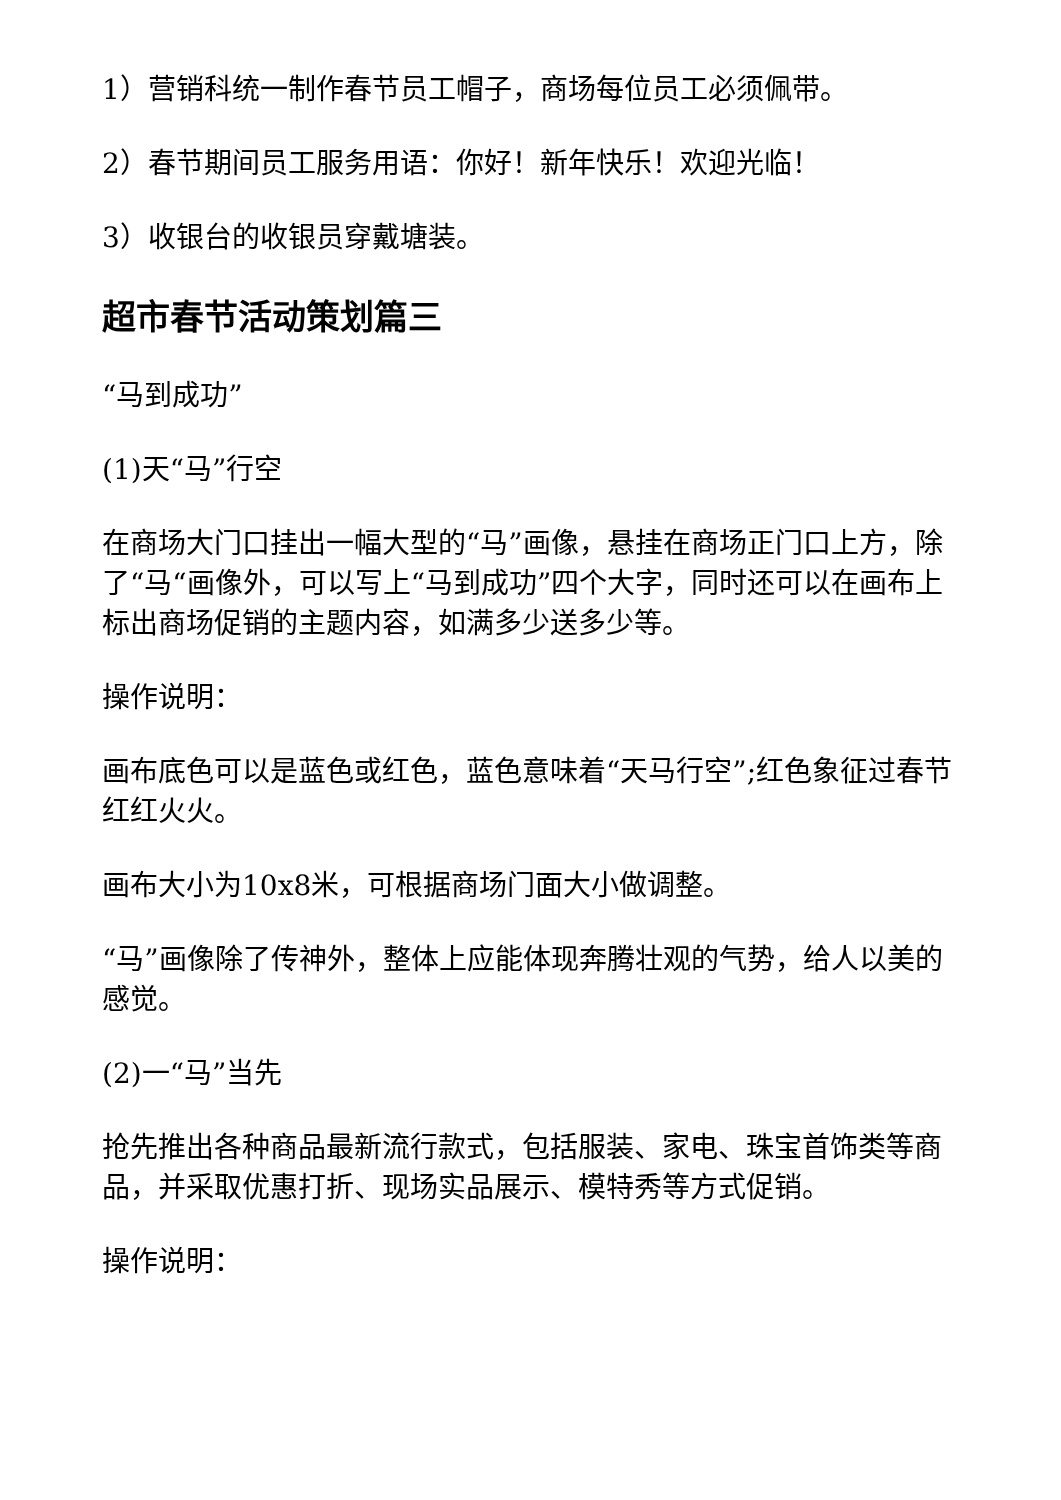1）营销科统一制作春节员工帽子，商场每位员工必须佩带。
2）春节期间员工服务用语：你好！新年快乐！欢迎光临！
3）收银台的收银员穿戴塘装。
超市春节活动策划篇三
“马到成功”
(1)天“马”行空
在商场大门口挂出一幅大型的“马”画像，悬挂在商场正门口上方，除了“马“画像外，可以写上“马到成功”四个大字，同时还可以在画布上标出商场促销的主题内容，如满多少送多少等。
操作说明：
画布底色可以是蓝色或红色，蓝色意味着“天马行空”;红色象征过春节红红火火。
画布大小为10x8米，可根据商场门面大小做调整。
“马”画像除了传神外，整体上应能体现奔腾壮观的气势，给人以美的感觉。
(2)一“马”当先
抢先推出各种商品最新流行款式，包括服装、家电、珠宝首饰类等商品，并采取优惠打折、现场实品展示、模特秀等方式促销。
操作说明：